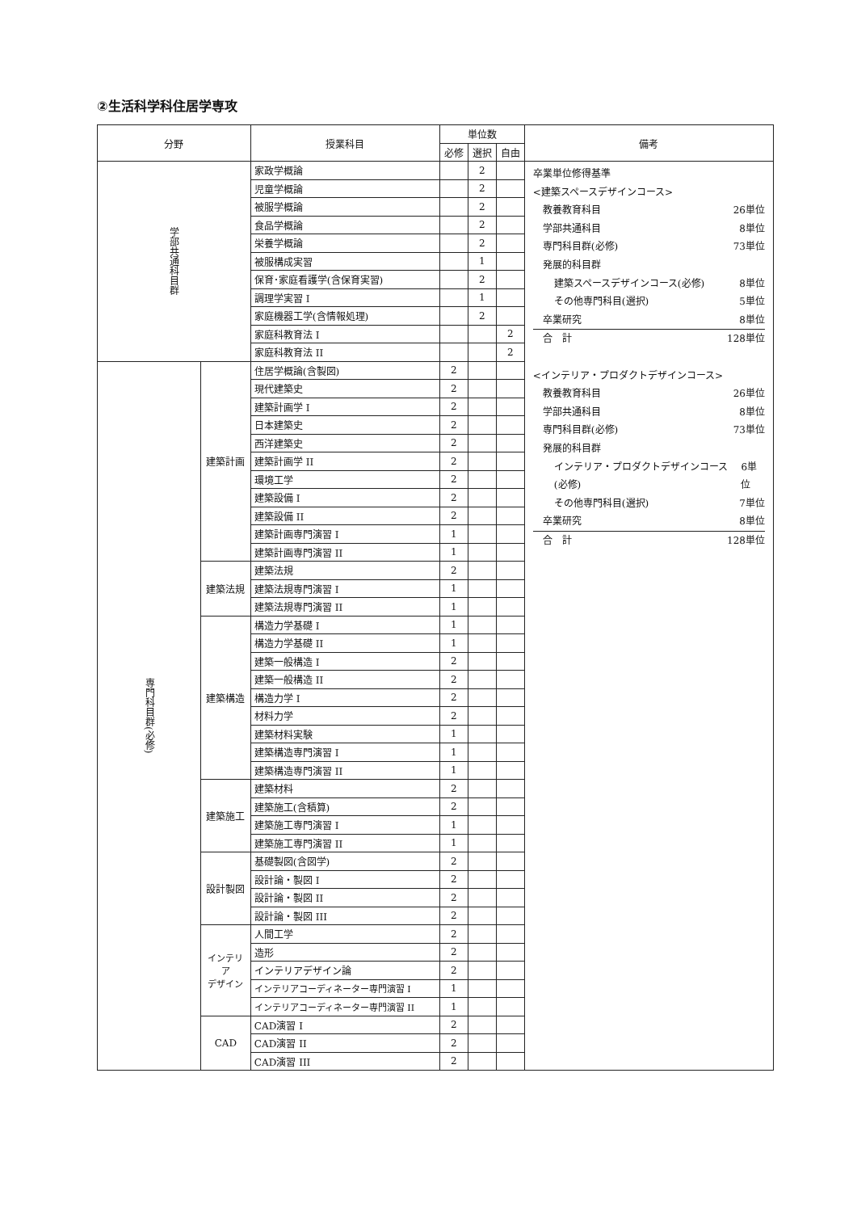②生活科学科住居学専攻
| 分野 | | 授業科目 | 単位数 | | | 備考 |
| --- | --- | --- | --- | --- | --- | --- |
| | | | 必修 | 選択 | 自由 | |
| 学部共通科目群 | | 家政学概論 | | 2 | | 卒業単位修得基準 <建築スペースデザインコース> 教養教育科目 26単位 学部共通科目 8単位 専門科目群(必修) 73単位 発展的科目群 建築スペースデザインコース(必修) 8単位 その他専門科目(選択) 5単位 卒業研究 8単位 合 計 128単位 <インテリア・プロダクトデザインコース> 教養教育科目 26単位 学部共通科目 8単位 専門科目群(必修) 73単位 発展的科目群 インテリア・プロダクトデザインコース(必修) 6単位 その他専門科目(選択) 7単位 卒業研究 8単位 合 計 128単位 |
| | | 児童学概論 | | 2 | | |
| | | 被服学概論 | | 2 | | |
| | | 食品学概論 | | 2 | | |
| | | 栄養学概論 | | 2 | | |
| | | 被服構成実習 | | 1 | | |
| | | 保育･家庭看護学(含保育実習) | | 2 | | |
| | | 調理学実習 I | | 1 | | |
| | | 家庭機器工学(含情報処理) | | 2 | | |
| | | 家庭科教育法 I | | | 2 | |
| | | 家庭科教育法 II | | | 2 | |
| 専門科目群(必修) | 建築計画 | 住居学概論(含製図) | 2 | | | |
| | | 現代建築史 | 2 | | | |
| | | 建築計画学 I | 2 | | | |
| | | 日本建築史 | 2 | | | |
| | | 西洋建築史 | 2 | | | |
| | | 建築計画学 II | 2 | | | |
| | | 環境工学 | 2 | | | |
| | | 建築設備 I | 2 | | | |
| | | 建築設備 II | 2 | | | |
| | | 建築計画専門演習 I | 1 | | | |
| | | 建築計画専門演習 II | 1 | | | |
| | 建築法規 | 建築法規 | 2 | | | |
| | | 建築法規専門演習 I | 1 | | | |
| | | 建築法規専門演習 II | 1 | | | |
| | 建築構造 | 構造力学基礎 I | 1 | | | |
| | | 構造力学基礎 II | 1 | | | |
| | | 建築一般構造 I | 2 | | | |
| | | 建築一般構造 II | 2 | | | |
| | | 構造力学 I | 2 | | | |
| | | 材料力学 | 2 | | | |
| | | 建築材料実験 | 1 | | | |
| | | 建築構造専門演習 I | 1 | | | |
| | | 建築構造専門演習 II | 1 | | | |
| | 建築施工 | 建築材料 | 2 | | | |
| | | 建築施工(含積算) | 2 | | | |
| | | 建築施工専門演習 I | 1 | | | |
| | | 建築施工専門演習 II | 1 | | | |
| | 設計製図 | 基礎製図(含図学) | 2 | | | |
| | | 設計論・製図 I | 2 | | | |
| | | 設計論・製図 II | 2 | | | |
| | | 設計論・製図 III | 2 | | | |
| | インテリア デザイン | 人間工学 | 2 | | | |
| | | 造形 | 2 | | | |
| | | インテリアデザイン論 | 2 | | | |
| | | インテリアコーディネーター専門演習 I | 1 | | | |
| | | インテリアコーディネーター専門演習 II | 1 | | | |
| | CAD | CAD演習 I | 2 | | | |
| | | CAD演習 II | 2 | | | |
| | | CAD演習 III | 2 | | | |